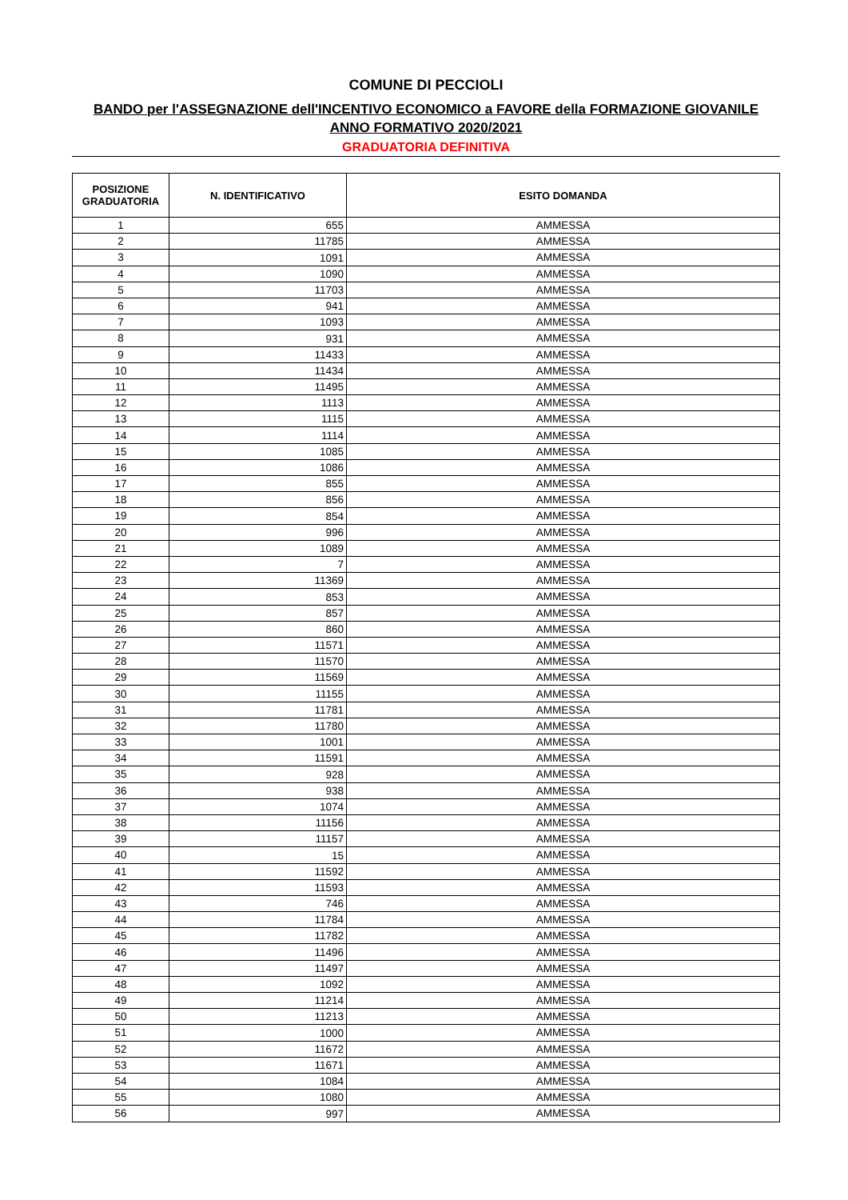COMUNE DI PECCIOLI
BANDO per l'ASSEGNAZIONE dell'INCENTIVO ECONOMICO a FAVORE della FORMAZIONE GIOVANILE
ANNO FORMATIVO 2020/2021
GRADUATORIA DEFINITIVA
| POSIZIONE GRADUATORIA | N. IDENTIFICATIVO | ESITO DOMANDA |
| --- | --- | --- |
| 1 | 655 | AMMESSA |
| 2 | 11785 | AMMESSA |
| 3 | 1091 | AMMESSA |
| 4 | 1090 | AMMESSA |
| 5 | 11703 | AMMESSA |
| 6 | 941 | AMMESSA |
| 7 | 1093 | AMMESSA |
| 8 | 931 | AMMESSA |
| 9 | 11433 | AMMESSA |
| 10 | 11434 | AMMESSA |
| 11 | 11495 | AMMESSA |
| 12 | 1113 | AMMESSA |
| 13 | 1115 | AMMESSA |
| 14 | 1114 | AMMESSA |
| 15 | 1085 | AMMESSA |
| 16 | 1086 | AMMESSA |
| 17 | 855 | AMMESSA |
| 18 | 856 | AMMESSA |
| 19 | 854 | AMMESSA |
| 20 | 996 | AMMESSA |
| 21 | 1089 | AMMESSA |
| 22 | 7 | AMMESSA |
| 23 | 11369 | AMMESSA |
| 24 | 853 | AMMESSA |
| 25 | 857 | AMMESSA |
| 26 | 860 | AMMESSA |
| 27 | 11571 | AMMESSA |
| 28 | 11570 | AMMESSA |
| 29 | 11569 | AMMESSA |
| 30 | 11155 | AMMESSA |
| 31 | 11781 | AMMESSA |
| 32 | 11780 | AMMESSA |
| 33 | 1001 | AMMESSA |
| 34 | 11591 | AMMESSA |
| 35 | 928 | AMMESSA |
| 36 | 938 | AMMESSA |
| 37 | 1074 | AMMESSA |
| 38 | 11156 | AMMESSA |
| 39 | 11157 | AMMESSA |
| 40 | 15 | AMMESSA |
| 41 | 11592 | AMMESSA |
| 42 | 11593 | AMMESSA |
| 43 | 746 | AMMESSA |
| 44 | 11784 | AMMESSA |
| 45 | 11782 | AMMESSA |
| 46 | 11496 | AMMESSA |
| 47 | 11497 | AMMESSA |
| 48 | 1092 | AMMESSA |
| 49 | 11214 | AMMESSA |
| 50 | 11213 | AMMESSA |
| 51 | 1000 | AMMESSA |
| 52 | 11672 | AMMESSA |
| 53 | 11671 | AMMESSA |
| 54 | 1084 | AMMESSA |
| 55 | 1080 | AMMESSA |
| 56 | 997 | AMMESSA |